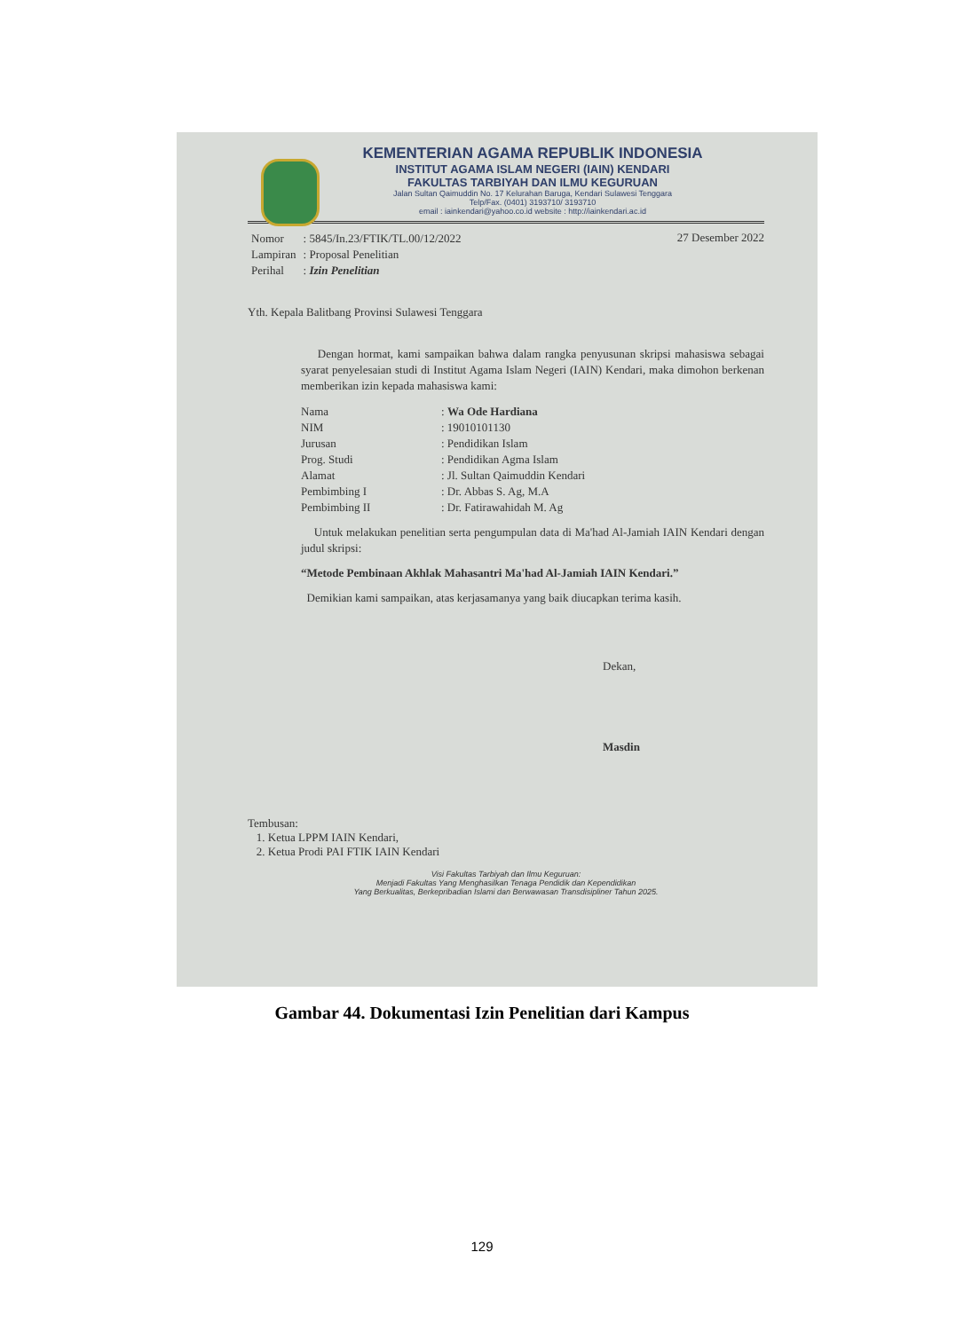KEMENTERIAN AGAMA REPUBLIK INDONESIA
INSTITUT AGAMA ISLAM NEGERI (IAIN) KENDARI
FAKULTAS TARBIYAH DAN ILMU KEGURUAN
Jalan Sultan Qaimuddin No. 17 Kelurahan Baruga, Kendari Sulawesi Tenggara
Telp/Fax. (0401) 3193710/ 3193710
email : iainkendari@yahoo.co.id website : http://iainkendari.ac.id
27 Desember 2022
| Nomor | : 5845/In.23/FTIK/TL.00/12/2022 |
| Lampiran | : Proposal Penelitian |
| Perihal | : Izin Penelitian |
Yth. Kepala Balitbang Provinsi Sulawesi Tenggara
Dengan hormat, kami sampaikan bahwa dalam rangka penyusunan skripsi mahasiswa sebagai syarat penyelesaian studi di Institut Agama Islam Negeri (IAIN) Kendari, maka dimohon berkenan memberikan izin kepada mahasiswa kami:
| Nama | : Wa Ode Hardiana |
| NIM | : 19010101130 |
| Jurusan | : Pendidikan Islam |
| Prog. Studi | : Pendidikan Agma Islam |
| Alamat | : Jl. Sultan Qaimuddin Kendari |
| Pembimbing I | : Dr. Abbas S. Ag, M.A |
| Pembimbing II | : Dr. Fatirawahidah M. Ag |
Untuk melakukan penelitian serta pengumpulan data di Ma'had Al-Jamiah IAIN Kendari dengan judul skripsi:
“Metode Pembinaan Akhlak Mahasantri Ma'had Al-Jamiah IAIN Kendari.”
Demikian kami sampaikan, atas kerjasamanya yang baik diucapkan terima kasih.
Dekan,
Masdin
Tembusan:
1. Ketua LPPM IAIN Kendari,
2. Ketua Prodi PAI FTIK IAIN Kendari
Visi Fakultas Tarbiyah dan Ilmu Keguruan:
Menjadi Fakultas Yang Menghasilkan Tenaga Pendidik dan Kependidikan
Yang Berkualitas, Berkepribadian Islami dan Berwawasan Transdisipliner Tahun 2025.
Gambar 44. Dokumentasi Izin Penelitian dari Kampus
129